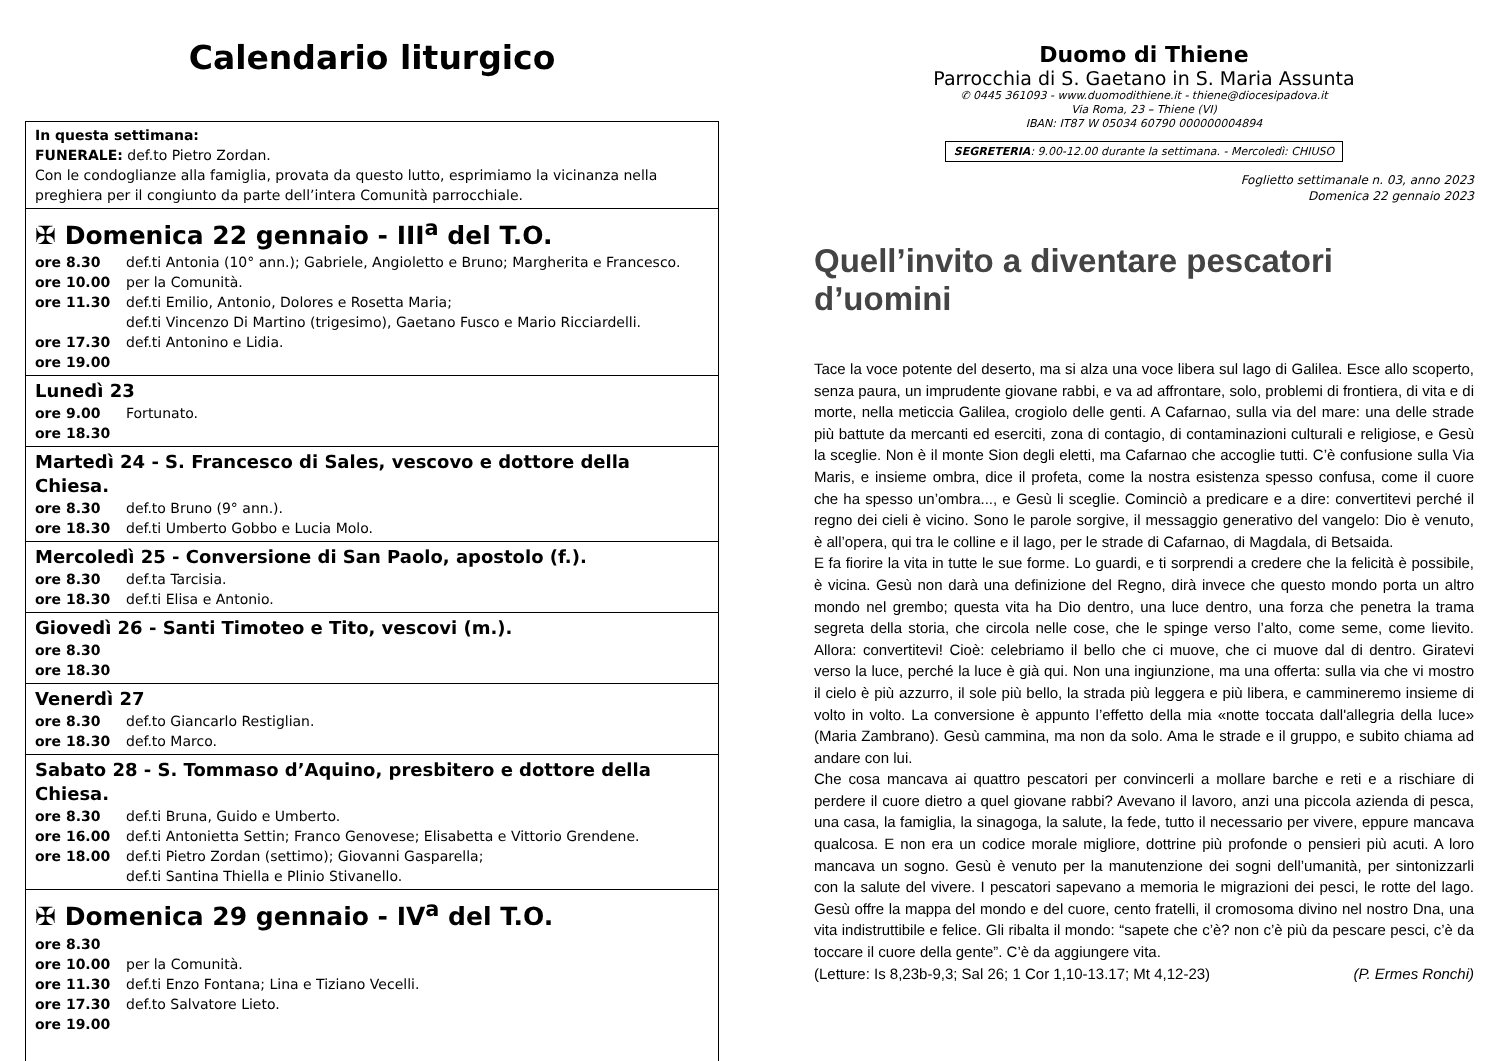Calendario liturgico
In questa settimana:
FUNERALE: def.to Pietro Zordan.
Con le condoglianze alla famiglia, provata da questo lutto, esprimiamo la vicinanza nella preghiera per il congiunto da parte dell’intera Comunità parrocchiale.
✠ Domenica 22 gennaio - III<sup>a</sup> del T.O.
ore 8.30 def.ti Antonia (10° ann.); Gabriele, Angioletto e Bruno; Margherita e Francesco.
ore 10.00 per la Comunità.
ore 11.30 def.ti Emilio, Antonio, Dolores e Rosetta Maria;
def.ti Vincenzo Di Martino (trigesimo), Gaetano Fusco e Mario Ricciardelli.
ore 17.30 def.ti Antonino e Lidia.
ore 19.00
Lunedì 23
ore 9.00 Fortunato.
ore 18.30
Martedì 24 - S. Francesco di Sales, vescovo e dottore della Chiesa.
ore 8.30 def.to Bruno (9° ann.).
ore 18.30 def.ti Umberto Gobbo e Lucia Molo.
Mercoledì 25 - Conversione di San Paolo, apostolo (f.).
ore 8.30 def.ta Tarcisia.
ore 18.30 def.ti Elisa e Antonio.
Giovedì 26 - Santi Timoteo e Tito, vescovi (m.).
ore 8.30
ore 18.30
Venerdì 27
ore 8.30 def.to Giancarlo Restiglian.
ore 18.30 def.to Marco.
Sabato 28 - S. Tommaso d’Aquino, presbitero e dottore della Chiesa.
ore 8.30 def.ti Bruna, Guido e Umberto.
ore 16.00 def.ti Antonietta Settin; Franco Genovese; Elisabetta e Vittorio Grendene.
ore 18.00 def.ti Pietro Zordan (settimo); Giovanni Gasparella;
def.ti Santina Thiella e Plinio Stivanello.
✠ Domenica 29 gennaio - IV<sup>a</sup> del T.O.
ore 8.30
ore 10.00 per la Comunità.
ore 11.30 def.ti Enzo Fontana; Lina e Tiziano Vecelli.
ore 17.30 def.to Salvatore Lieto.
ore 19.00
Duomo di Thiene
Parrocchia di S. Gaetano in S. Maria Assunta
✆ 0445 361093 - www.duomodithiene.it - thiene@diocesipadova.it
Via Roma, 23 – Thiene (VI)
IBAN: IT87 W 05034 60790 000000004894
SEGRETERIA: 9.00-12.00 durante la settimana. - Mercoledì: CHIUSO
Foglietto settimanale n. 03, anno 2023
Domenica 22 gennaio 2023
Quell’invito a diventare pescatori d’uomini
Tace la voce potente del deserto, ma si alza una voce libera sul lago di Galilea. Esce allo scoperto, senza paura, un imprudente giovane rabbi, e va ad affrontare, solo, problemi di frontiera, di vita e di morte, nella meticcia Galilea, crogiolo delle genti. A Cafarnao, sulla via del mare: una delle strade più battute da mercanti ed eserciti, zona di contagio, di contaminazioni culturali e religiose, e Gesù la sceglie. Non è il monte Sion degli eletti, ma Cafarnao che accoglie tutti. C’è confusione sulla Via Maris, e insieme ombra, dice il profeta, come la nostra esistenza spesso confusa, come il cuore che ha spesso un’ombra..., e Gesù li sceglie. Cominciò a predicare e a dire: convertitevi perché il regno dei cieli è vicino. Sono le parole sorgive, il messaggio generativo del vangelo: Dio è venuto, è all’opera, qui tra le colline e il lago, per le strade di Cafarnao, di Magdala, di Betsaida.
E fa fiorire la vita in tutte le sue forme. Lo guardi, e ti sorprendi a credere che la felicità è possibile, è vicina. Gesù non darà una definizione del Regno, dirà invece che questo mondo porta un altro mondo nel grembo; questa vita ha Dio dentro, una luce dentro, una forza che penetra la trama segreta della storia, che circola nelle cose, che le spinge verso l’alto, come seme, come lievito. Allora: convertitevi! Cioè: celebriamo il bello che ci muove, che ci muove dal di dentro. Giratevi verso la luce, perché la luce è già qui. Non una ingiunzione, ma una offerta: sulla via che vi mostro il cielo è più azzurro, il sole più bello, la strada più leggera e più libera, e cammineremo insieme di volto in volto. La conversione è appunto l’effetto della mia «notte toccata dall'allegria della luce» (Maria Zambrano). Gesù cammina, ma non da solo. Ama le strade e il gruppo, e subito chiama ad andare con lui.
Che cosa mancava ai quattro pescatori per convincerli a mollare barche e reti e a rischiare di perdere il cuore dietro a quel giovane rabbi? Avevano il lavoro, anzi una piccola azienda di pesca, una casa, la famiglia, la sinagoga, la salute, la fede, tutto il necessario per vivere, eppure mancava qualcosa. E non era un codice morale migliore, dottrine più profonde o pensieri più acuti. A loro mancava un sogno. Gesù è venuto per la manutenzione dei sogni dell’umanità, per sintonizzarli con la salute del vivere. I pescatori sapevano a memoria le migrazioni dei pesci, le rotte del lago. Gesù offre la mappa del mondo e del cuore, cento fratelli, il cromosoma divino nel nostro Dna, una vita indistruttibile e felice. Gli ribalta il mondo: “sapete che c’è? non c’è più da pescare pesci, c’è da toccare il cuore della gente”. C’è da aggiungere vita.
(Letture: Is 8,23b-9,3; Sal 26; 1 Cor 1,10-13.17; Mt 4,12-23) (P. Ermes Ronchi)